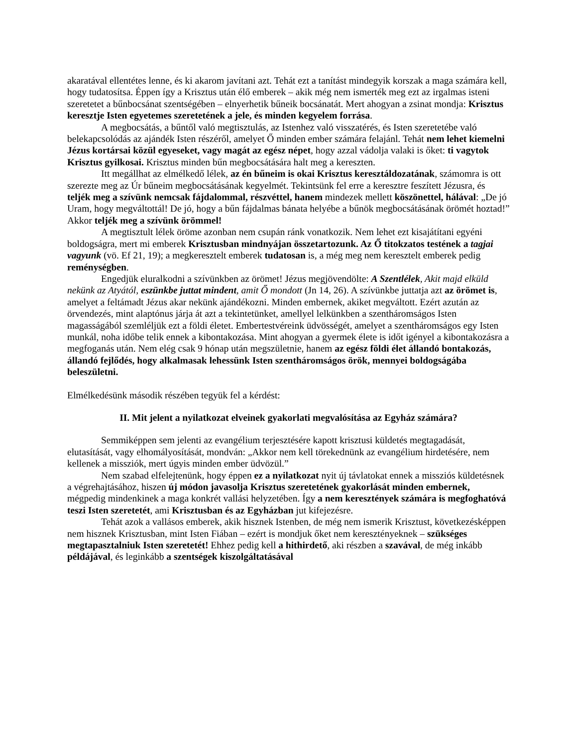akaratával ellentétes lenne, és ki akarom javítani azt. Tehát ezt a tanítást mindegyik korszak a maga számára kell, hogy tudatosítsa. Éppen így a Krisztus után élő emberek – akik még nem ismerték meg ezt az irgalmas isteni szeretetet a bűnbocsánat szentségében – elnyerhetik bűneik bocsánatát. Mert ahogyan a zsinat mondja: Krisztus keresztje Isten egyetemes szeretetének a jele, és minden kegyelem forrása.
A megbocsátás, a bűntől való megtisztulás, az Istenhez való visszatérés, és Isten szeretetébe való belekapcsolódás az ajándék Isten részéről, amelyet Ő minden ember számára felajánl. Tehát nem lehet kiemelni Jézus kortársai közül egyeseket, vagy magát az egész népet, hogy azzal vádolja valaki is őket: ti vagytok Krisztus gyilkosai. Krisztus minden bűn megbocsátására halt meg a kereszten.
Itt megállhat az elmélkedő lélek, az én bűneim is okai Krisztus kereszt­áldozatának, számomra is ott szerezte meg az Úr bűneim megbocsátásának kegyelmét. Tekintsünk fel erre a keresztre feszített Jézusra, és teljék meg a szívünk nemcsak fájdalommal, részvéttel, hanem mindezek mellett köszönettel, hálával: „De jó Uram, hogy megváltottál! De jó, hogy a bűn fájdalmas bánata helyébe a bűnök megbocsátásának örömét hoztad!” Akkor teljék meg a szívünk örömmel!
A megtisztult lélek öröme azonban nem csupán ránk vonatkozik. Nem lehet ezt kisajátítani egyéni boldogságra, mert mi emberek Krisztusban mindnyájan összetartozunk. Az Ő titokzatos testének a tagjai vagyunk (vö. Ef 21, 19); a megkeresztelt emberek tudatosan is, a még meg nem keresztelt emberek pedig reménységben.
Engedjük eluralkodni a szívünkben az örömet! Jézus megjövendölte: A Szentlélek, Akit majd elküld nekünk az Atyától, eszünkbe juttat mindent, amit Ő mondott (Jn 14, 26). A szívünkbe juttatja azt az örömet is, amelyet a feltámadt Jézus akar nekünk ajándékozni. Minden embernek, akiket megváltott. Ezért azután az örvendezés, mint alaptónus járja át azt a tekintetünket, amellyel lelkünkben a szentháromságos Isten magasságából szemléljük ezt a földi életet. Embertestvéreink üdvösségét, amelyet a szentháromságos egy Isten munkál, noha időbe telik ennek a kibontakozása. Mint ahogyan a gyermek élete is időt igényel a kibontakozásra a megfoganás után. Nem elég csak 9 hónap után megszületnie, hanem az egész földi élet állandó bontakozás, állandó fejlődés, hogy alkalmasak lehessünk Isten szentháromságos örök, mennyei boldogságába beleszületni.
Elmélkedésünk második részében tegyük fel a kérdést:
II. Mit jelent a nyilatkozat elveinek gyakorlati megvalósítása az Egyház számára?
Semmiképpen sem jelenti az evangélium terjesztésére kapott krisztusi küldetés megtagadását, elutasítását, vagy elhomályosítását, mondván: „Akkor nem kell törekednünk az evangélium hirdetésére, nem kellenek a missziók, mert úgyis minden ember üdvözül.”
Nem szabad elfelejtenünk, hogy éppen ez a nyilatkozat nyit új távlatokat ennek a missziós küldetésnek a végrehajtásához, hiszen új módon javasolja Krisztus szeretetének gyakorlását minden embernek, mégpedig mindenkinek a maga konkrét vallási helyzetében. Így a nem keresztények számára is megfoghatóvá teszi Isten szeretetét, ami Krisztusban és az Egyházban jut kifejezésre.
Tehát azok a vallásos emberek, akik hisznek Istenben, de még nem ismerik Krisztust, következésképpen nem hisznek Krisztusban, mint Isten Fiában – ezért is mondjuk őket nem keresztényeknek – szükséges megtapasztalniuk Isten szeretetét! Ehhez pedig kell a hithirdető, aki részben a szavával, de még inkább példájával, és leginkább a szentségek kiszolgáltatásával